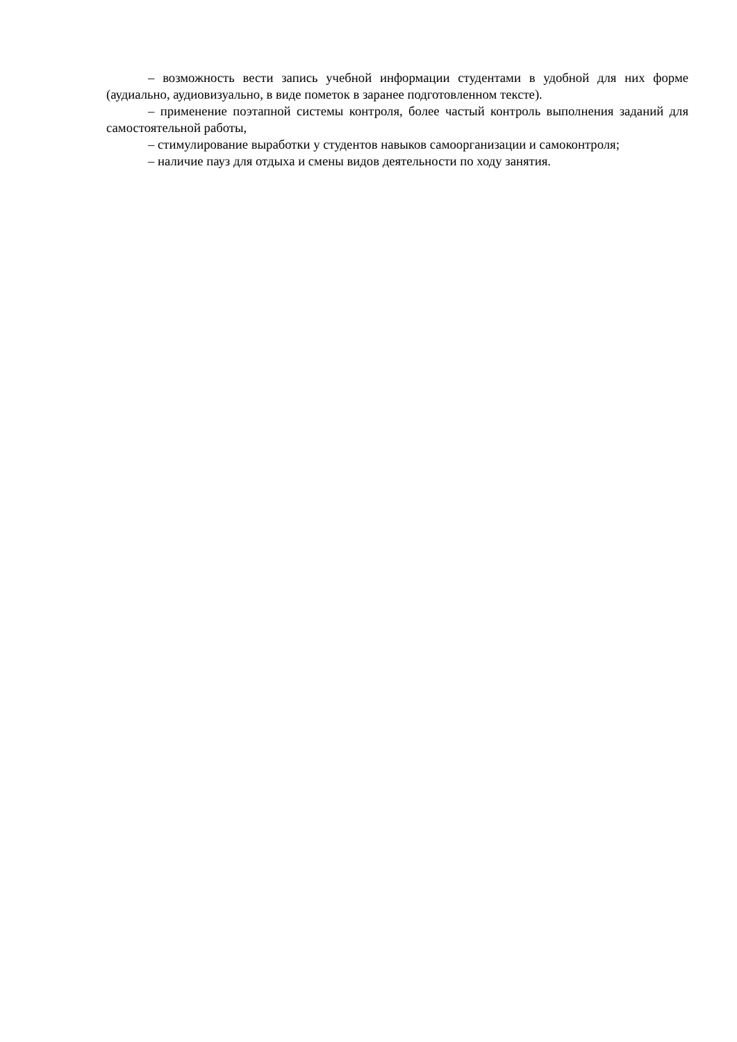– возможность вести запись учебной информации студентами в удобной для них форме (аудиально, аудиовизуально, в виде пометок в заранее подготовленном тексте).
– применение поэтапной системы контроля, более частый контроль выполнения заданий для самостоятельной работы,
– стимулирование выработки у студентов навыков самоорганизации и самоконтроля;
– наличие пауз для отдыха и смены видов деятельности по ходу занятия.